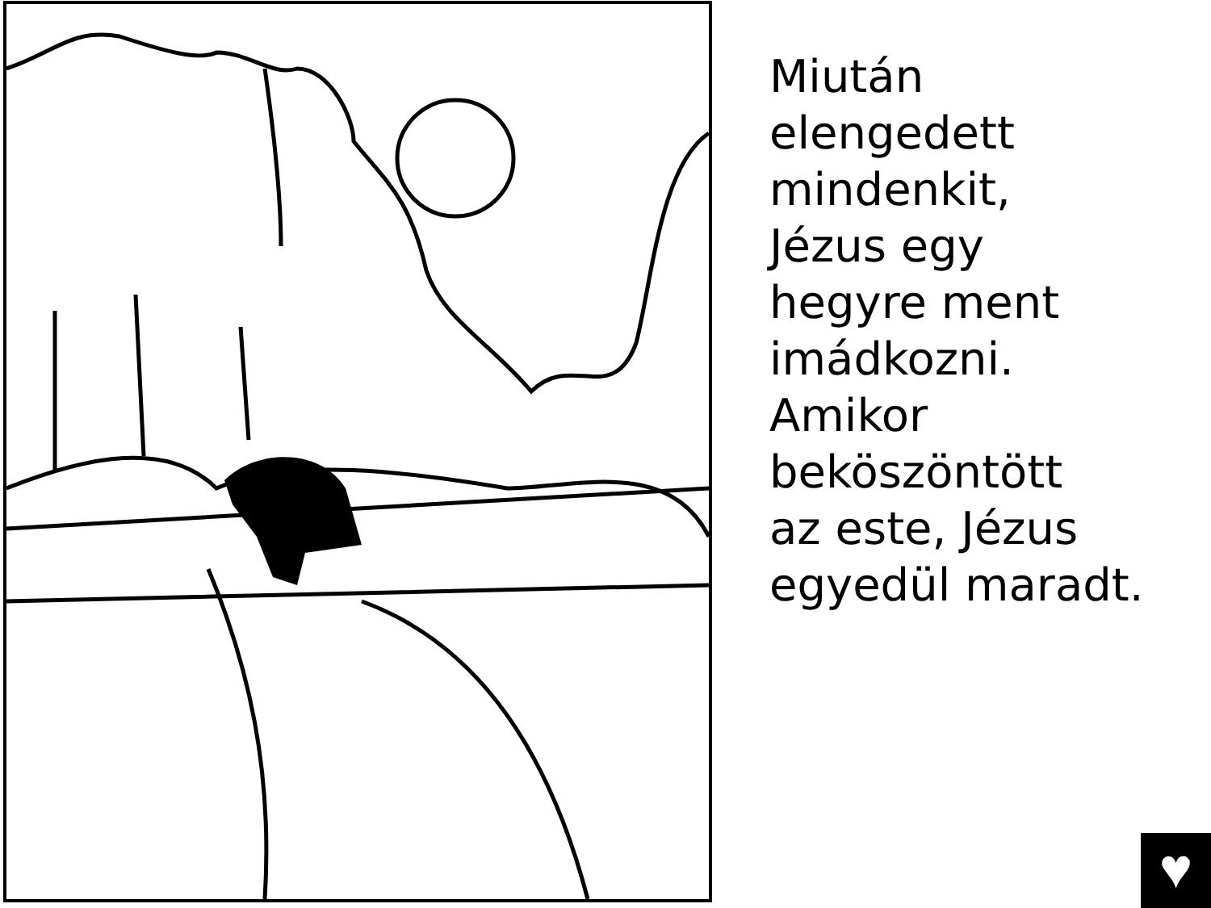Miután
elengedett
mindenkit,
Jézus egy
hegyre ment
imádkozni.
Amikor
beköszöntött
az este, Jézus
egyedül maradt.
♥